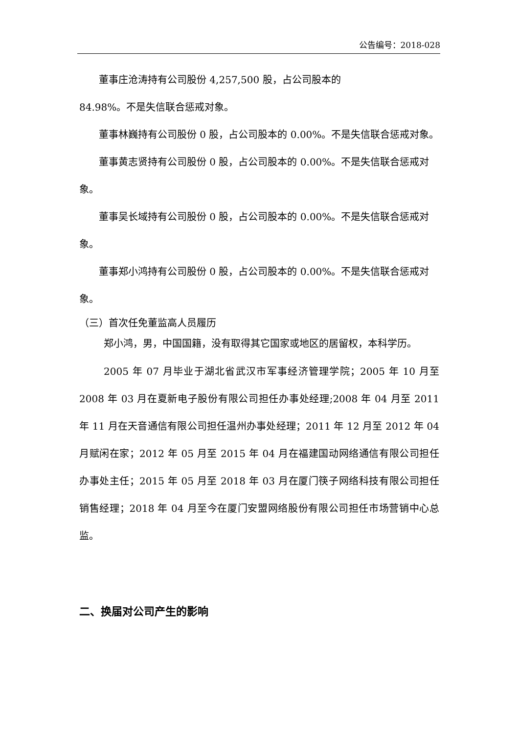公告编号：2018-028
董事庄沧涛持有公司股份 4,257,500 股，占公司股本的
84.98%。不是失信联合惩戒对象。
董事林巍持有公司股份 0 股，占公司股本的 0.00%。不是失信联合惩戒对象。
董事黄志贤持有公司股份 0 股，占公司股本的 0.00%。不是失信联合惩戒对象。
董事吴长域持有公司股份 0 股，占公司股本的 0.00%。不是失信联合惩戒对象。
董事郑小鸿持有公司股份 0 股，占公司股本的 0.00%。不是失信联合惩戒对象。
（三）首次任免董监高人员履历
郑小鸿，男，中国国籍，没有取得其它国家或地区的居留权，本科学历。
2005 年 07 月毕业于湖北省武汉市军事经济管理学院；2005 年 10 月至 2008 年 03 月在夏新电子股份有限公司担任办事处经理;2008 年 04 月至 2011 年 11 月在天音通信有限公司担任温州办事处经理；2011 年 12 月至 2012 年 04 月赋闲在家；2012 年 05 月至 2015 年 04 月在福建国动网络通信有限公司担任办事处主任；2015 年 05 月至 2018 年 03 月在厦门筷子网络科技有限公司担任销售经理；2018 年 04 月至今在厦门安盟网络股份有限公司担任市场营销中心总监。
二、换届对公司产生的影响